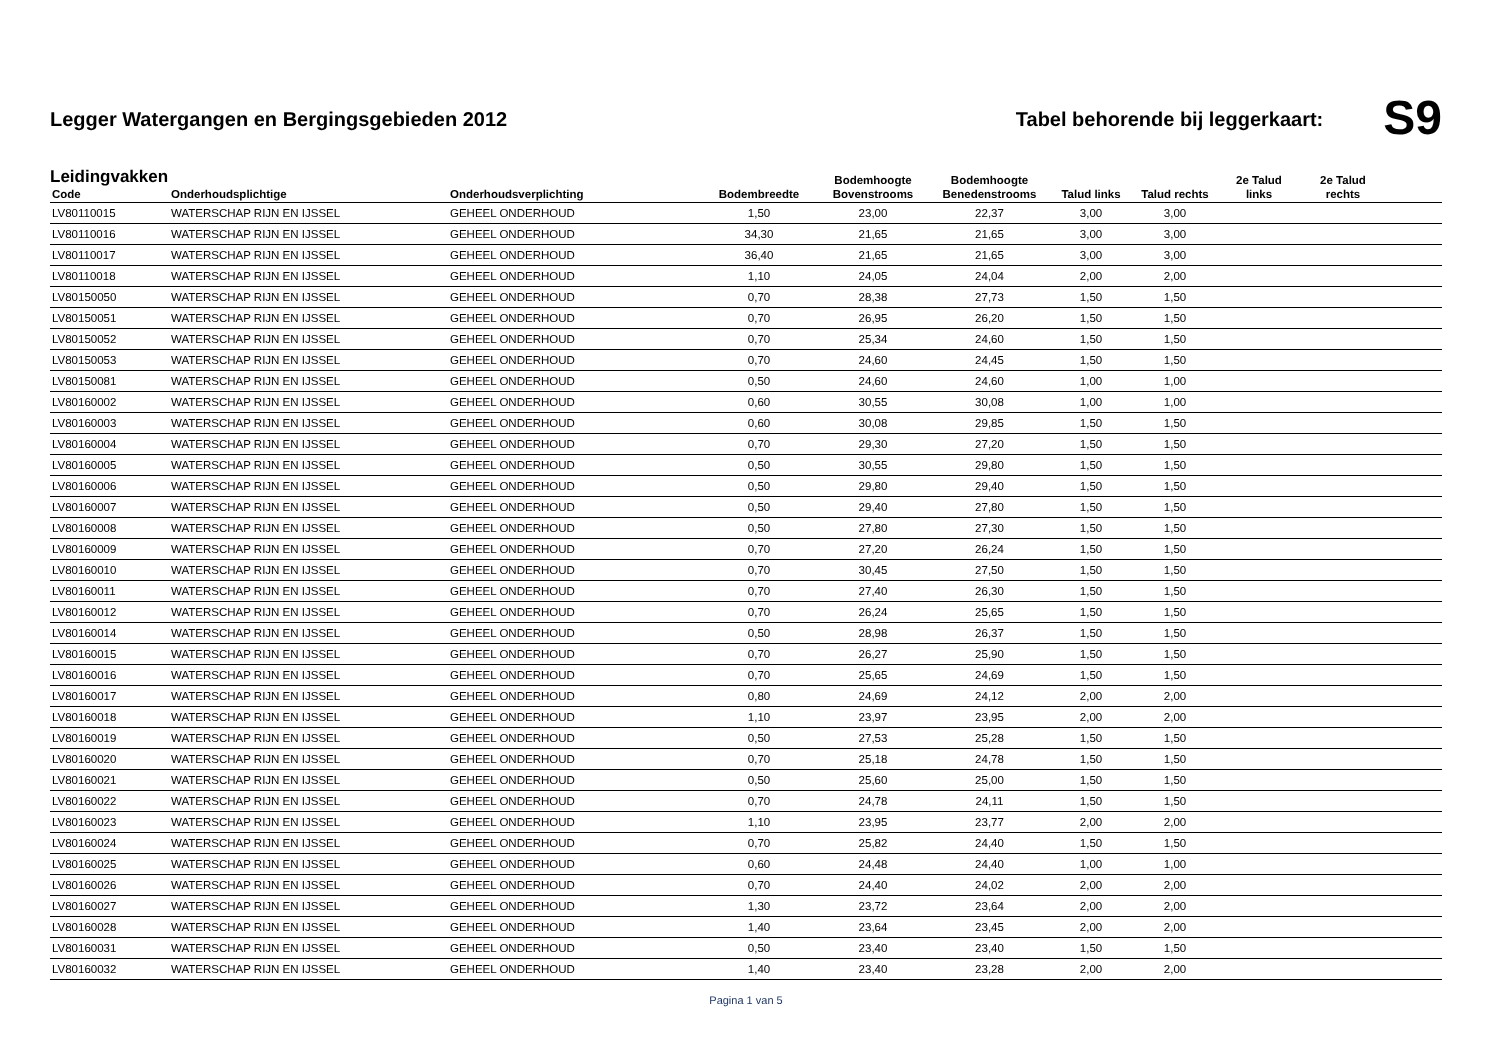Legger Watergangen en Bergingsgebieden 2012
Tabel behorende bij leggerkaart:
S9
Leidingvakken
| Code | Onderhoudsplichtige | Onderhoudsverplichting | Bodembreedte | Bodemhoogte Bovenstrooms | Bodemhoogte Benedenstrooms | Talud links | Talud rechts | 2e Talud links | 2e Talud rechts | |
| --- | --- | --- | --- | --- | --- | --- | --- | --- | --- | --- |
| LV80110015 | WATERSCHAP RIJN EN IJSSEL | GEHEEL ONDERHOUD | 1,50 | 23,00 | 22,37 | 3,00 | 3,00 | | | |
| LV80110016 | WATERSCHAP RIJN EN IJSSEL | GEHEEL ONDERHOUD | 34,30 | 21,65 | 21,65 | 3,00 | 3,00 | | | |
| LV80110017 | WATERSCHAP RIJN EN IJSSEL | GEHEEL ONDERHOUD | 36,40 | 21,65 | 21,65 | 3,00 | 3,00 | | | |
| LV80110018 | WATERSCHAP RIJN EN IJSSEL | GEHEEL ONDERHOUD | 1,10 | 24,05 | 24,04 | 2,00 | 2,00 | | | |
| LV80150050 | WATERSCHAP RIJN EN IJSSEL | GEHEEL ONDERHOUD | 0,70 | 28,38 | 27,73 | 1,50 | 1,50 | | | |
| LV80150051 | WATERSCHAP RIJN EN IJSSEL | GEHEEL ONDERHOUD | 0,70 | 26,95 | 26,20 | 1,50 | 1,50 | | | |
| LV80150052 | WATERSCHAP RIJN EN IJSSEL | GEHEEL ONDERHOUD | 0,70 | 25,34 | 24,60 | 1,50 | 1,50 | | | |
| LV80150053 | WATERSCHAP RIJN EN IJSSEL | GEHEEL ONDERHOUD | 0,70 | 24,60 | 24,45 | 1,50 | 1,50 | | | |
| LV80150081 | WATERSCHAP RIJN EN IJSSEL | GEHEEL ONDERHOUD | 0,50 | 24,60 | 24,60 | 1,00 | 1,00 | | | |
| LV80160002 | WATERSCHAP RIJN EN IJSSEL | GEHEEL ONDERHOUD | 0,60 | 30,55 | 30,08 | 1,00 | 1,00 | | | |
| LV80160003 | WATERSCHAP RIJN EN IJSSEL | GEHEEL ONDERHOUD | 0,60 | 30,08 | 29,85 | 1,50 | 1,50 | | | |
| LV80160004 | WATERSCHAP RIJN EN IJSSEL | GEHEEL ONDERHOUD | 0,70 | 29,30 | 27,20 | 1,50 | 1,50 | | | |
| LV80160005 | WATERSCHAP RIJN EN IJSSEL | GEHEEL ONDERHOUD | 0,50 | 30,55 | 29,80 | 1,50 | 1,50 | | | |
| LV80160006 | WATERSCHAP RIJN EN IJSSEL | GEHEEL ONDERHOUD | 0,50 | 29,80 | 29,40 | 1,50 | 1,50 | | | |
| LV80160007 | WATERSCHAP RIJN EN IJSSEL | GEHEEL ONDERHOUD | 0,50 | 29,40 | 27,80 | 1,50 | 1,50 | | | |
| LV80160008 | WATERSCHAP RIJN EN IJSSEL | GEHEEL ONDERHOUD | 0,50 | 27,80 | 27,30 | 1,50 | 1,50 | | | |
| LV80160009 | WATERSCHAP RIJN EN IJSSEL | GEHEEL ONDERHOUD | 0,70 | 27,20 | 26,24 | 1,50 | 1,50 | | | |
| LV80160010 | WATERSCHAP RIJN EN IJSSEL | GEHEEL ONDERHOUD | 0,70 | 30,45 | 27,50 | 1,50 | 1,50 | | | |
| LV80160011 | WATERSCHAP RIJN EN IJSSEL | GEHEEL ONDERHOUD | 0,70 | 27,40 | 26,30 | 1,50 | 1,50 | | | |
| LV80160012 | WATERSCHAP RIJN EN IJSSEL | GEHEEL ONDERHOUD | 0,70 | 26,24 | 25,65 | 1,50 | 1,50 | | | |
| LV80160014 | WATERSCHAP RIJN EN IJSSEL | GEHEEL ONDERHOUD | 0,50 | 28,98 | 26,37 | 1,50 | 1,50 | | | |
| LV80160015 | WATERSCHAP RIJN EN IJSSEL | GEHEEL ONDERHOUD | 0,70 | 26,27 | 25,90 | 1,50 | 1,50 | | | |
| LV80160016 | WATERSCHAP RIJN EN IJSSEL | GEHEEL ONDERHOUD | 0,70 | 25,65 | 24,69 | 1,50 | 1,50 | | | |
| LV80160017 | WATERSCHAP RIJN EN IJSSEL | GEHEEL ONDERHOUD | 0,80 | 24,69 | 24,12 | 2,00 | 2,00 | | | |
| LV80160018 | WATERSCHAP RIJN EN IJSSEL | GEHEEL ONDERHOUD | 1,10 | 23,97 | 23,95 | 2,00 | 2,00 | | | |
| LV80160019 | WATERSCHAP RIJN EN IJSSEL | GEHEEL ONDERHOUD | 0,50 | 27,53 | 25,28 | 1,50 | 1,50 | | | |
| LV80160020 | WATERSCHAP RIJN EN IJSSEL | GEHEEL ONDERHOUD | 0,70 | 25,18 | 24,78 | 1,50 | 1,50 | | | |
| LV80160021 | WATERSCHAP RIJN EN IJSSEL | GEHEEL ONDERHOUD | 0,50 | 25,60 | 25,00 | 1,50 | 1,50 | | | |
| LV80160022 | WATERSCHAP RIJN EN IJSSEL | GEHEEL ONDERHOUD | 0,70 | 24,78 | 24,11 | 1,50 | 1,50 | | | |
| LV80160023 | WATERSCHAP RIJN EN IJSSEL | GEHEEL ONDERHOUD | 1,10 | 23,95 | 23,77 | 2,00 | 2,00 | | | |
| LV80160024 | WATERSCHAP RIJN EN IJSSEL | GEHEEL ONDERHOUD | 0,70 | 25,82 | 24,40 | 1,50 | 1,50 | | | |
| LV80160025 | WATERSCHAP RIJN EN IJSSEL | GEHEEL ONDERHOUD | 0,60 | 24,48 | 24,40 | 1,00 | 1,00 | | | |
| LV80160026 | WATERSCHAP RIJN EN IJSSEL | GEHEEL ONDERHOUD | 0,70 | 24,40 | 24,02 | 2,00 | 2,00 | | | |
| LV80160027 | WATERSCHAP RIJN EN IJSSEL | GEHEEL ONDERHOUD | 1,30 | 23,72 | 23,64 | 2,00 | 2,00 | | | |
| LV80160028 | WATERSCHAP RIJN EN IJSSEL | GEHEEL ONDERHOUD | 1,40 | 23,64 | 23,45 | 2,00 | 2,00 | | | |
| LV80160031 | WATERSCHAP RIJN EN IJSSEL | GEHEEL ONDERHOUD | 0,50 | 23,40 | 23,40 | 1,50 | 1,50 | | | |
| LV80160032 | WATERSCHAP RIJN EN IJSSEL | GEHEEL ONDERHOUD | 1,40 | 23,40 | 23,28 | 2,00 | 2,00 | | | |
Pagina 1 van 5